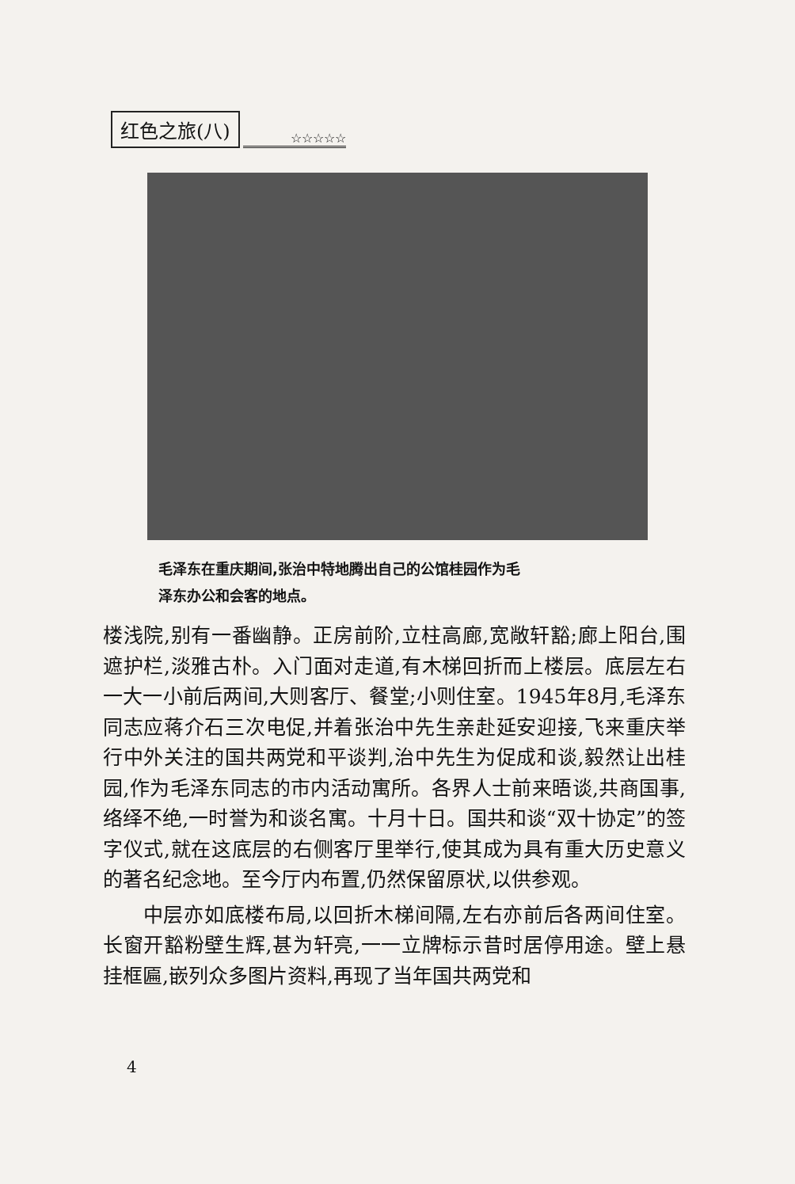红色之旅(八) ☆☆☆☆☆
毛泽东在重庆期间,张治中特地腾出自己的公馆桂园作为毛
泽东办公和会客的地点。
楼浅院,别有一番幽静。正房前阶,立柱高廊,宽敞轩豁;廊上阳台,围遮护栏,淡雅古朴。入门面对走道,有木梯回折而上楼层。底层左右一大一小前后两间,大则客厅、餐堂;小则住室。1945年8月,毛泽东同志应蒋介石三次电促,并着张治中先生亲赴延安迎接,飞来重庆举行中外关注的国共两党和平谈判,治中先生为促成和谈,毅然让出桂园,作为毛泽东同志的市内活动寓所。各界人士前来晤谈,共商国事,络绎不绝,一时誉为和谈名寓。十月十日。国共和谈“双十协定”的签字仪式,就在这底层的右侧客厅里举行,使其成为具有重大历史意义的著名纪念地。至今厅内布置,仍然保留原状,以供参观。
  中层亦如底楼布局,以回折木梯间隔,左右亦前后各两间住室。长窗开豁粉壁生辉,甚为轩亮,一一立牌标示昔时居停用途。壁上悬挂框匾,嵌列众多图片资料,再现了当年国共两党和
4